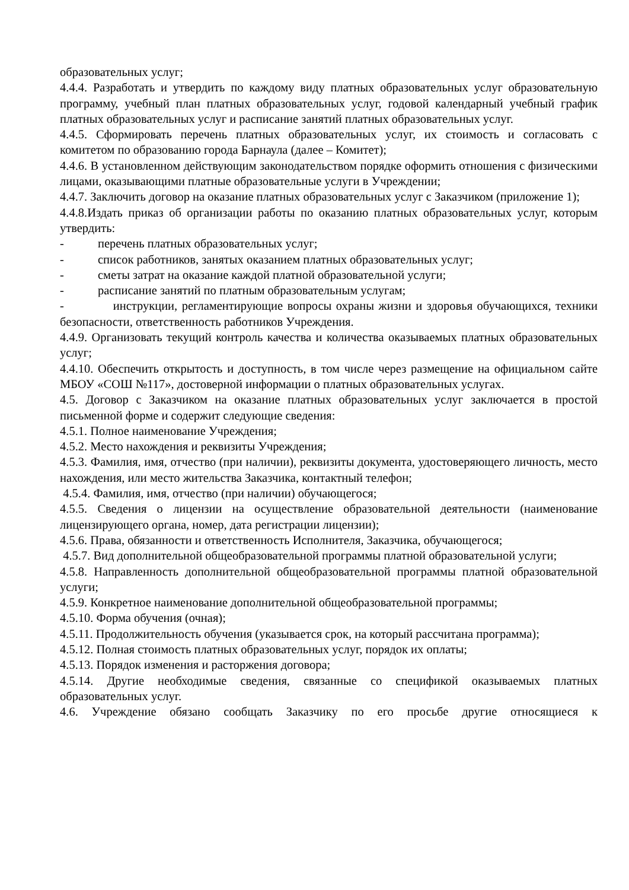образовательных услуг;
4.4.4. Разработать и утвердить по каждому виду платных образовательных услуг образовательную программу, учебный план платных образовательных услуг, годовой календарный учебный график платных образовательных услуг и расписание занятий платных образовательных услуг.
4.4.5. Сформировать перечень платных образовательных услуг, их стоимость и согласовать с комитетом по образованию города Барнаула (далее – Комитет);
4.4.6. В установленном действующим законодательством порядке оформить отношения с физическими лицами, оказывающими платные образовательные услуги в Учреждении;
4.4.7. Заключить договор на оказание платных образовательных услуг с Заказчиком (приложение 1);
4.4.8.Издать приказ об организации работы по оказанию платных образовательных услуг, которым утвердить:
- перечень платных образовательных услуг;
- список работников, занятых оказанием платных образовательных услуг;
- сметы затрат на оказание каждой платной образовательной услуги;
- расписание занятий по платным образовательным услугам;
- инструкции, регламентирующие вопросы охраны жизни и здоровья обучающихся, техники безопасности, ответственность работников Учреждения.
4.4.9. Организовать текущий контроль качества и количества оказываемых платных образовательных услуг;
4.4.10. Обеспечить открытость и доступность, в том числе через размещение на официальном сайте МБОУ «СОШ №117», достоверной информации о платных образовательных услугах.
4.5. Договор с Заказчиком на оказание платных образовательных услуг заключается в простой письменной форме и содержит следующие сведения:
4.5.1. Полное наименование Учреждения;
4.5.2. Место нахождения и реквизиты Учреждения;
4.5.3. Фамилия, имя, отчество (при наличии), реквизиты документа, удостоверяющего личность, место нахождения, или место жительства Заказчика, контактный телефон;
4.5.4. Фамилия, имя, отчество (при наличии) обучающегося;
4.5.5. Сведения о лицензии на осуществление образовательной деятельности (наименование лицензирующего органа, номер, дата регистрации лицензии);
4.5.6. Права, обязанности и ответственность Исполнителя, Заказчика, обучающегося;
4.5.7. Вид дополнительной общеобразовательной программы платной образовательной услуги;
4.5.8. Направленность дополнительной общеобразовательной программы платной образовательной услуги;
4.5.9. Конкретное наименование дополнительной общеобразовательной программы;
4.5.10. Форма обучения (очная);
4.5.11. Продолжительность обучения (указывается срок, на который рассчитана программа);
4.5.12. Полная стоимость платных образовательных услуг, порядок их оплаты;
4.5.13. Порядок изменения и расторжения договора;
4.5.14. Другие необходимые сведения, связанные со спецификой оказываемых платных образовательных услуг.
4.6. Учреждение обязано сообщать Заказчику по его просьбе другие относящиеся к